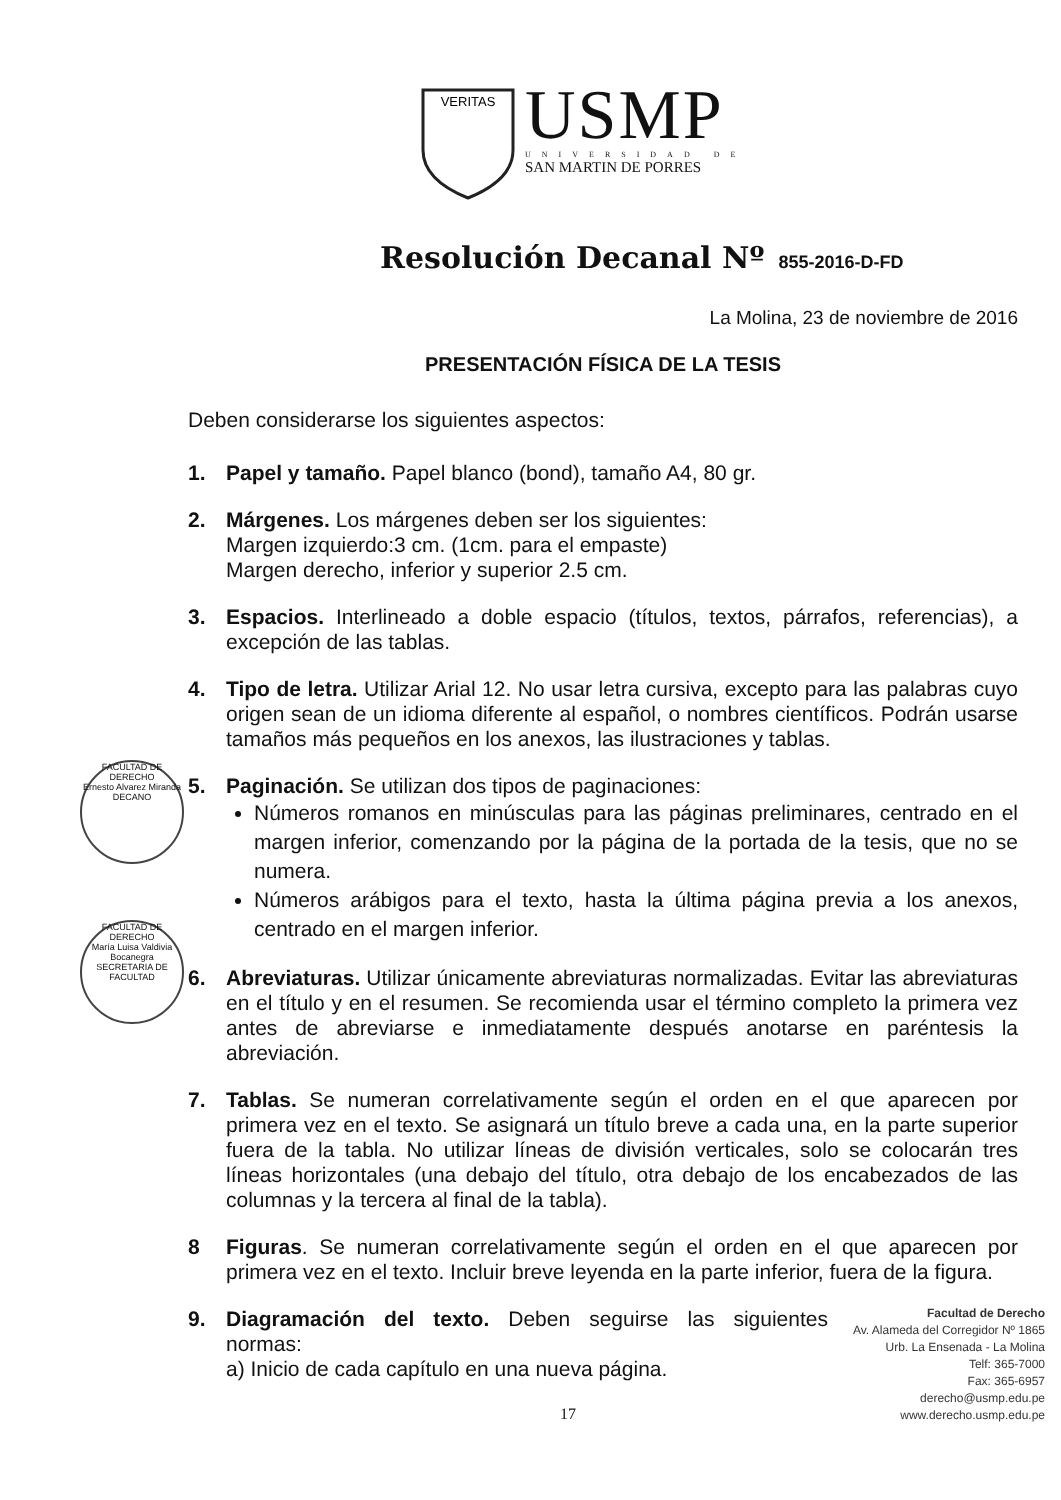VERITAS
USMP
UNIVERSIDAD DE
SAN MARTIN DE PORRES
Resolución Decanal Nº 855-2016-D-FD
La Molina, 23 de noviembre de 2016
PRESENTACIÓN FÍSICA DE LA TESIS
Deben considerarse los siguientes aspectos:
1. Papel y tamaño. Papel blanco (bond), tamaño A4, 80 gr.
2. Márgenes. Los márgenes deben ser los siguientes:
Margen izquierdo:3 cm. (1cm. para el empaste)
Margen derecho, inferior y superior 2.5 cm.
3. Espacios. Interlineado a doble espacio (títulos, textos, párrafos, referencias), a excepción de las tablas.
4. Tipo de letra. Utilizar Arial 12. No usar letra cursiva, excepto para las palabras cuyo origen sean de un idioma diferente al español, o nombres científicos. Podrán usarse tamaños más pequeños en los anexos, las ilustraciones y tablas.
5. Paginación. Se utilizan dos tipos de paginaciones:
Números romanos en minúsculas para las páginas preliminares, centrado en el margen inferior, comenzando por la página de la portada de la tesis, que no se numera.
Números arábigos para el texto, hasta la última página previa a los anexos, centrado en el margen inferior.
6. Abreviaturas. Utilizar únicamente abreviaturas normalizadas. Evitar las abreviaturas en el título y en el resumen. Se recomienda usar el término completo la primera vez antes de abreviarse e inmediatamente después anotarse en paréntesis la abreviación.
7. Tablas. Se numeran correlativamente según el orden en el que aparecen por primera vez en el texto. Se asignará un título breve a cada una, en la parte superior fuera de la tabla. No utilizar líneas de división verticales, solo se colocarán tres líneas horizontales (una debajo del título, otra debajo de los encabezados de las columnas y la tercera al final de la tabla).
8 Figuras. Se numeran correlativamente según el orden en el que aparecen por primera vez en el texto. Incluir breve leyenda en la parte inferior, fuera de la figura.
9. Diagramación del texto. Deben seguirse las siguientes normas:
a) Inicio de cada capítulo en una nueva página.
FACULTAD DE DERECHO
Ernesto Alvarez Miranda
DECANO
FACULTAD DE DERECHO
María Luisa Valdivia Bocanegra
SECRETARIA DE FACULTAD
Facultad de Derecho
Av. Alameda del Corregidor Nº 1865
Urb. La Ensenada - La Molina
Telf: 365-7000
Fax: 365-6957
derecho@usmp.edu.pe
www.derecho.usmp.edu.pe
17